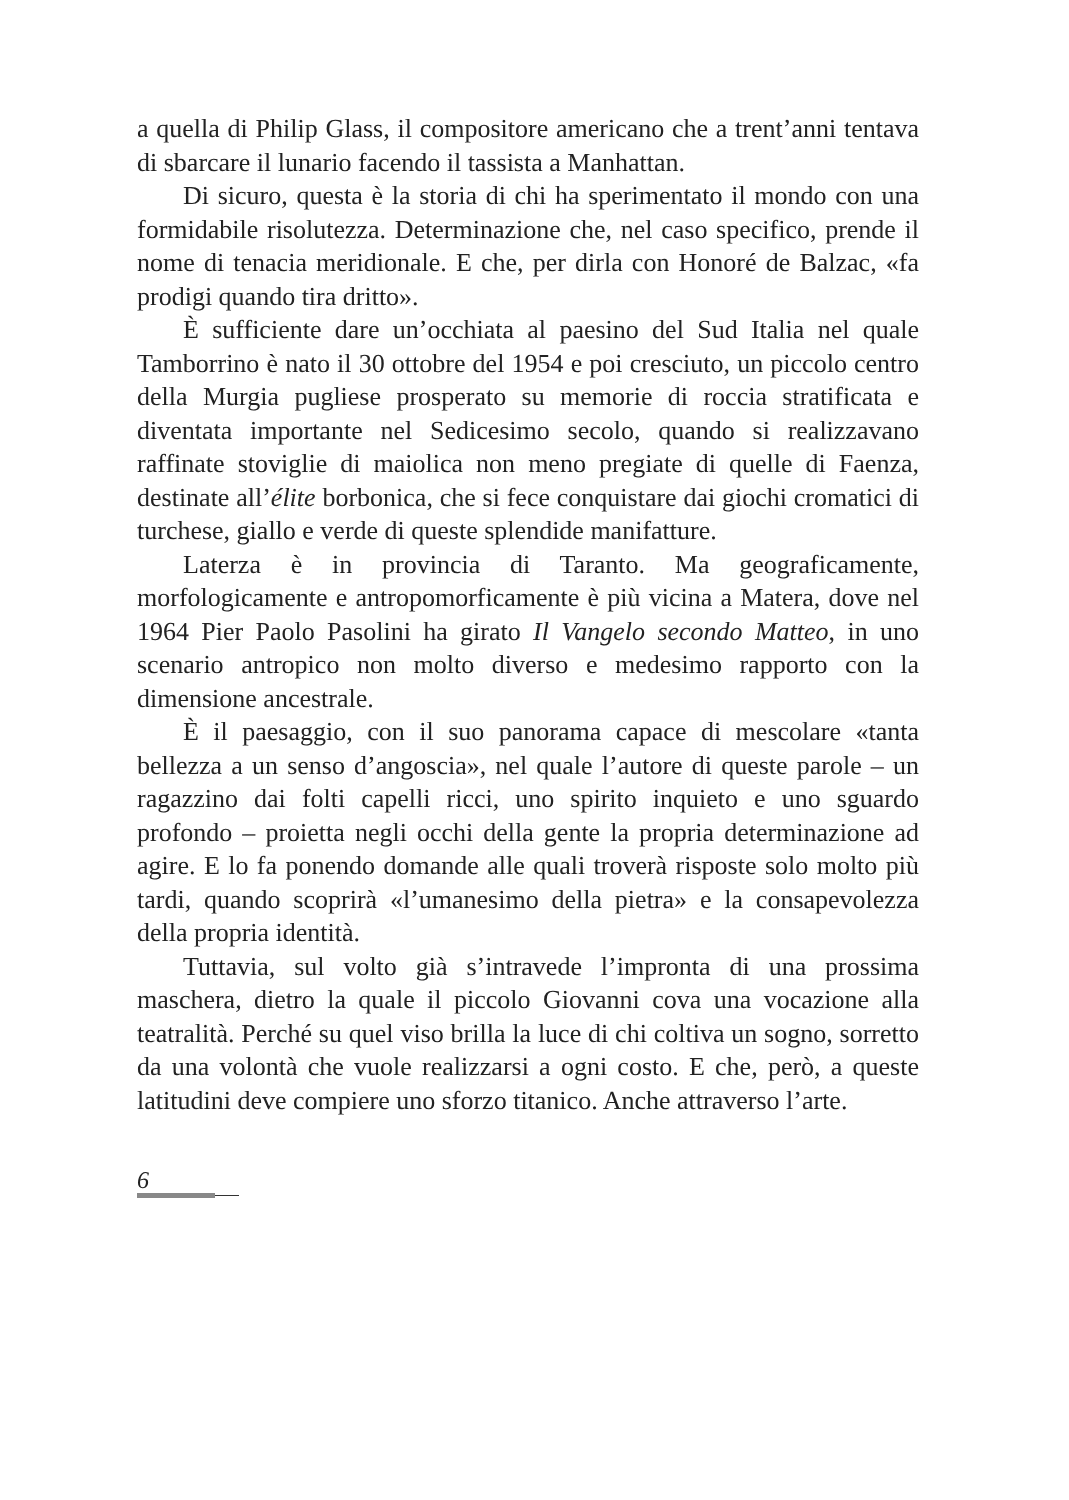a quella di Philip Glass, il compositore americano che a trent’anni tentava di sbarcare il lunario facendo il tassista a Manhattan.
Di sicuro, questa è la storia di chi ha sperimentato il mondo con una formidabile risolutezza. Determinazione che, nel caso specifico, prende il nome di tenacia meridionale. E che, per dirla con Honoré de Balzac, «fa prodigi quando tira dritto».
È sufficiente dare un’occhiata al paesino del Sud Italia nel quale Tamborrino è nato il 30 ottobre del 1954 e poi cresciuto, un piccolo centro della Murgia pugliese prosperato su memorie di roccia stratificata e diventata importante nel Sedicesimo secolo, quando si realizzavano raffinate stoviglie di maiolica non meno pregiate di quelle di Faenza, destinate all’élite borbonica, che si fece conquistare dai giochi cromatici di turchese, giallo e verde di queste splendide manifatture.
Laterza è in provincia di Taranto. Ma geograficamente, morfologicamente e antropomorficamente è più vicina a Matera, dove nel 1964 Pier Paolo Pasolini ha girato Il Vangelo secondo Matteo, in uno scenario antropico non molto diverso e medesimo rapporto con la dimensione ancestrale.
È il paesaggio, con il suo panorama capace di mescolare «tanta bellezza a un senso d’angoscia», nel quale l’autore di queste parole – un ragazzino dai folti capelli ricci, uno spirito inquieto e uno sguardo profondo – proietta negli occhi della gente la propria determinazione ad agire. E lo fa ponendo domande alle quali troverà risposte solo molto più tardi, quando scoprirà «l’umanesimo della pietra» e la consapevolezza della propria identità.
Tuttavia, sul volto già s’intravede l’impronta di una prossima maschera, dietro la quale il piccolo Giovanni cova una vocazione alla teatralità. Perché su quel viso brilla la luce di chi coltiva un sogno, sorretto da una volontà che vuole realizzarsi a ogni costo. E che, però, a queste latitudini deve compiere uno sforzo titanico. Anche attraverso l’arte.
6